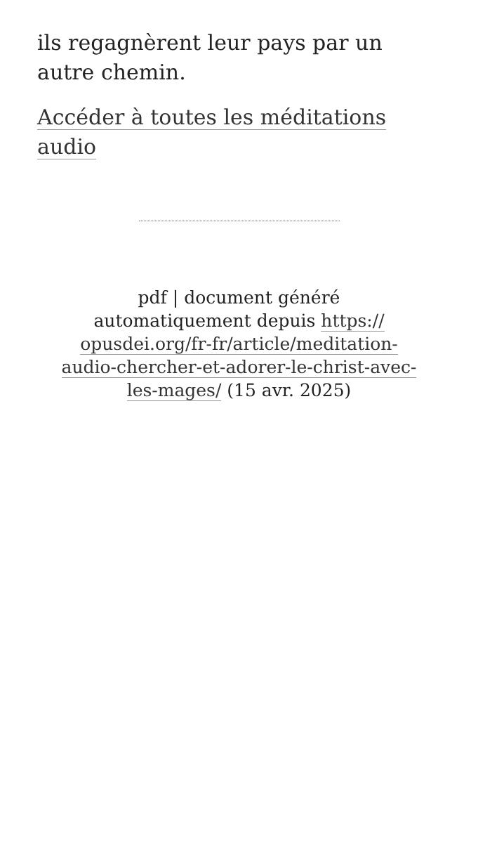ils regagnèrent leur pays par un autre chemin.
Accéder à toutes les méditations audio
pdf | document généré
automatiquement depuis https://
opusdei.org/fr-fr/article/meditation-
audio-chercher-et-adorer-le-christ-avec-
les-mages/ (15 avr. 2025)